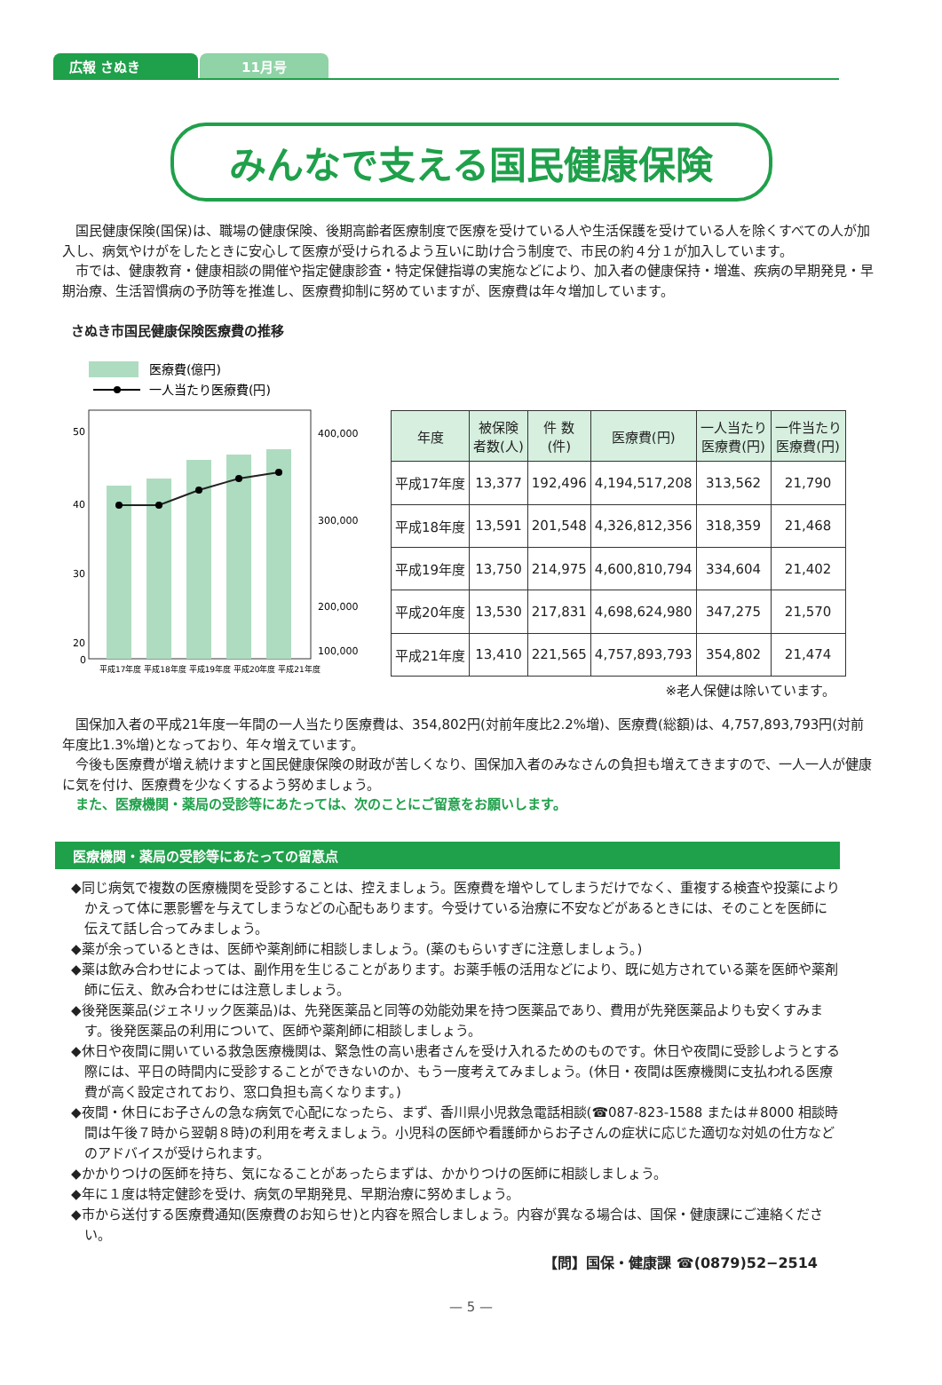広報 さぬき 11月号
みんなで支える国民健康保険
国民健康保険(国保)は、職場の健康保険、後期高齢者医療制度で医療を受けている人や生活保護を受けている人を除くすべての人が加入し、病気やけがをしたときに安心して医療が受けられるよう互いに助け合う制度で、市民の約４分１が加入しています。
市では、健康教育・健康相談の開催や指定健康診査・特定保健指導の実施などにより、加入者の健康保持・増進、疾病の早期発見・早期治療、生活習慣病の予防等を推進し、医療費抑制に努めていますが、医療費は年々増加しています。
さぬき市国民健康保険医療費の推移
医療費(億円)
一人当たり医療費(円)
50
40
30
20
0
400,000
300,000
200,000
0
100,000
平成17年度 平成18年度 平成19年度 平成20年度 平成21年度
| 年度 | 被保険 者数(人) | 件 数 (件) | 医療費(円) | 一人当たり 医療費(円) | 一件当たり 医療費(円) |
| --- | --- | --- | --- | --- | --- |
| 平成17年度 | 13,377 | 192,496 | 4,194,517,208 | 313,562 | 21,790 |
| 平成18年度 | 13,591 | 201,548 | 4,326,812,356 | 318,359 | 21,468 |
| 平成19年度 | 13,750 | 214,975 | 4,600,810,794 | 334,604 | 21,402 |
| 平成20年度 | 13,530 | 217,831 | 4,698,624,980 | 347,275 | 21,570 |
| 平成21年度 | 13,410 | 221,565 | 4,757,893,793 | 354,802 | 21,474 |
※老人保健は除いています。
国保加入者の平成21年度一年間の一人当たり医療費は、354,802円(対前年度比2.2%増)、医療費(総額)は、4,757,893,793円(対前年度比1.3%増)となっており、年々増えています。
今後も医療費が増え続けますと国民健康保険の財政が苦しくなり、国保加入者のみなさんの負担も増えてきますので、一人一人が健康に気を付け、医療費を少なくするよう努めましょう。
また、医療機関・薬局の受診等にあたっては、次のことにご留意をお願いします。
医療機関・薬局の受診等にあたっての留意点
◆同じ病気で複数の医療機関を受診することは、控えましょう。医療費を増やしてしまうだけでなく、重複する検査や投薬によりかえって体に悪影響を与えてしまうなどの心配もあります。今受けている治療に不安などがあるときには、そのことを医師に伝えて話し合ってみましょう。
◆薬が余っているときは、医師や薬剤師に相談しましょう。(薬のもらいすぎに注意しましょう。)
◆薬は飲み合わせによっては、副作用を生じることがあります。お薬手帳の活用などにより、既に処方されている薬を医師や薬剤師に伝え、飲み合わせには注意しましょう。
◆後発医薬品(ジェネリック医薬品)は、先発医薬品と同等の効能効果を持つ医薬品であり、費用が先発医薬品よりも安くすみます。後発医薬品の利用について、医師や薬剤師に相談しましょう。
◆休日や夜間に開いている救急医療機関は、緊急性の高い患者さんを受け入れるためのものです。休日や夜間に受診しようとする際には、平日の時間内に受診することができないのか、もう一度考えてみましょう。(休日・夜間は医療機関に支払われる医療費が高く設定されており、窓口負担も高くなります。)
◆夜間・休日にお子さんの急な病気で心配になったら、まず、香川県小児救急電話相談(☎087-823-1588 または＃8000 相談時間は午後７時から翌朝８時)の利用を考えましょう。小児科の医師や看護師からお子さんの症状に応じた適切な対処の仕方などのアドバイスが受けられます。
◆かかりつけの医師を持ち、気になることがあったらまずは、かかりつけの医師に相談しましょう。
◆年に１度は特定健診を受け、病気の早期発見、早期治療に努めましょう。
◆市から送付する医療費通知(医療費のお知らせ)と内容を照合しましょう。内容が異なる場合は、国保・健康課にご連絡ください。
【問】国保・健康課 ☎(0879)52−2514
— 5 —